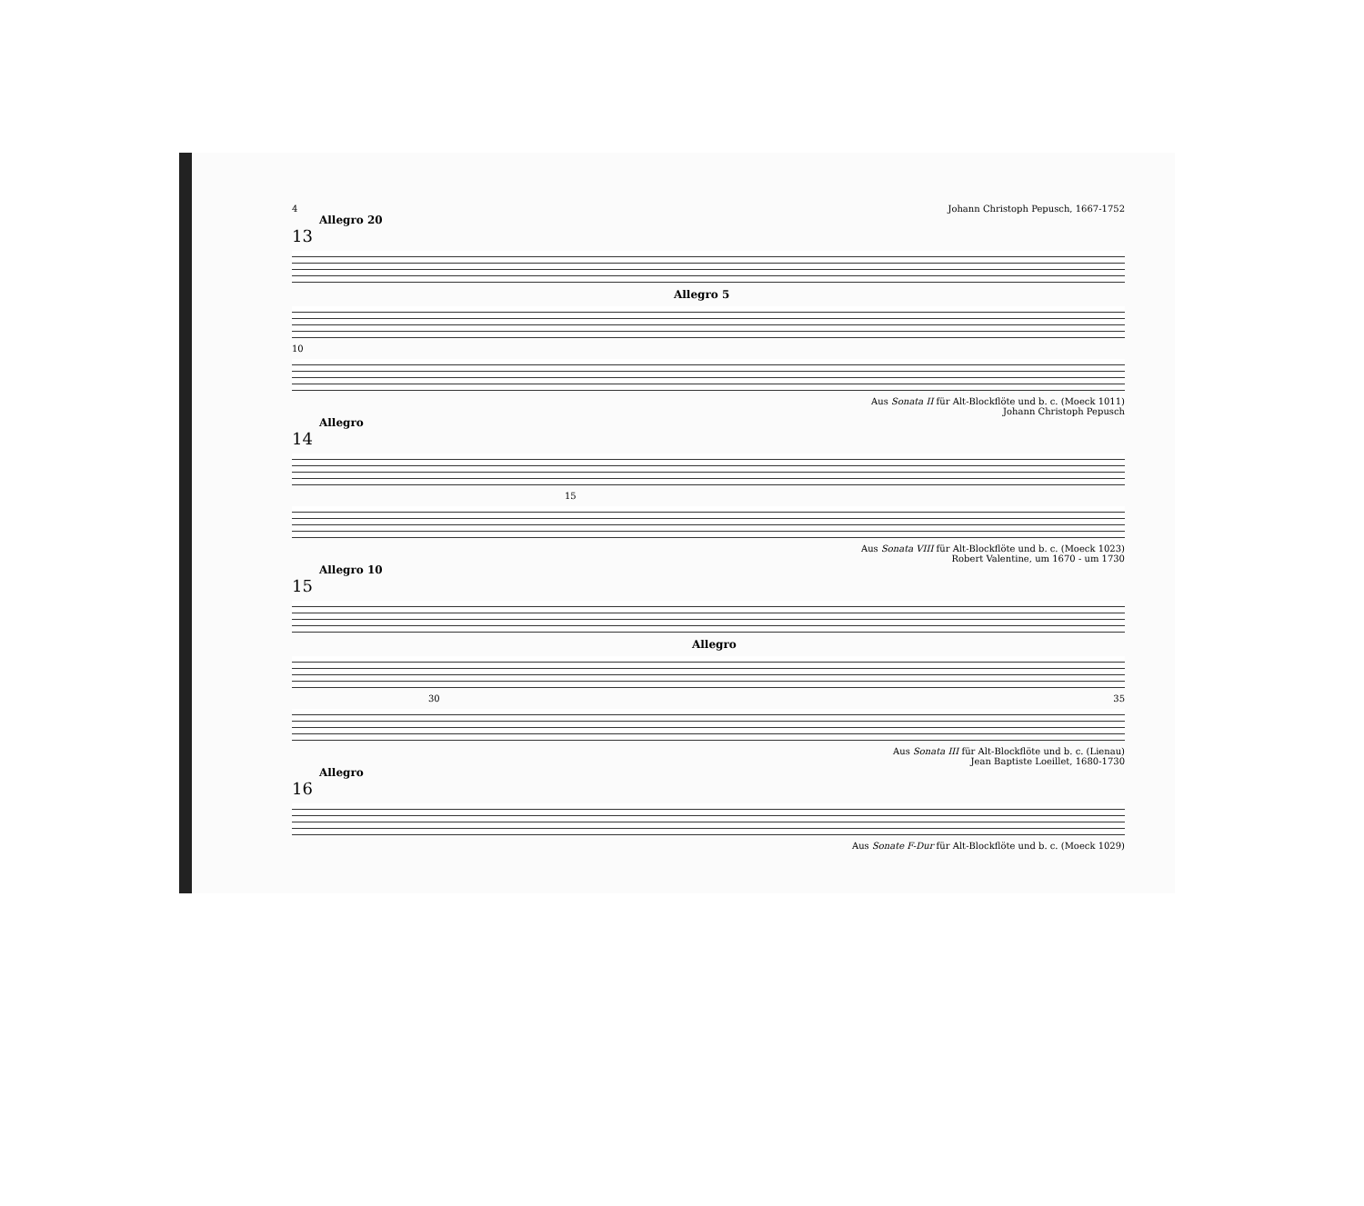4 Johann Christoph Pepusch, 1667-1752
Allegro 20
13
Allegro 5
10
Aus Sonata II für Alt-Blockflöte und b. c. (Moeck 1011)
Johann Christoph Pepusch
Allegro
14
15
Aus Sonata VIII für Alt-Blockflöte und b. c. (Moeck 1023)
Robert Valentine, um 1670 - um 1730
Allegro 10
15
Allegro
30 35
Aus Sonata III für Alt-Blockflöte und b. c. (Lienau)
Jean Baptiste Loeillet, 1680-1730
Allegro
16
Aus Sonate F-Dur für Alt-Blockflöte und b. c. (Moeck 1029)